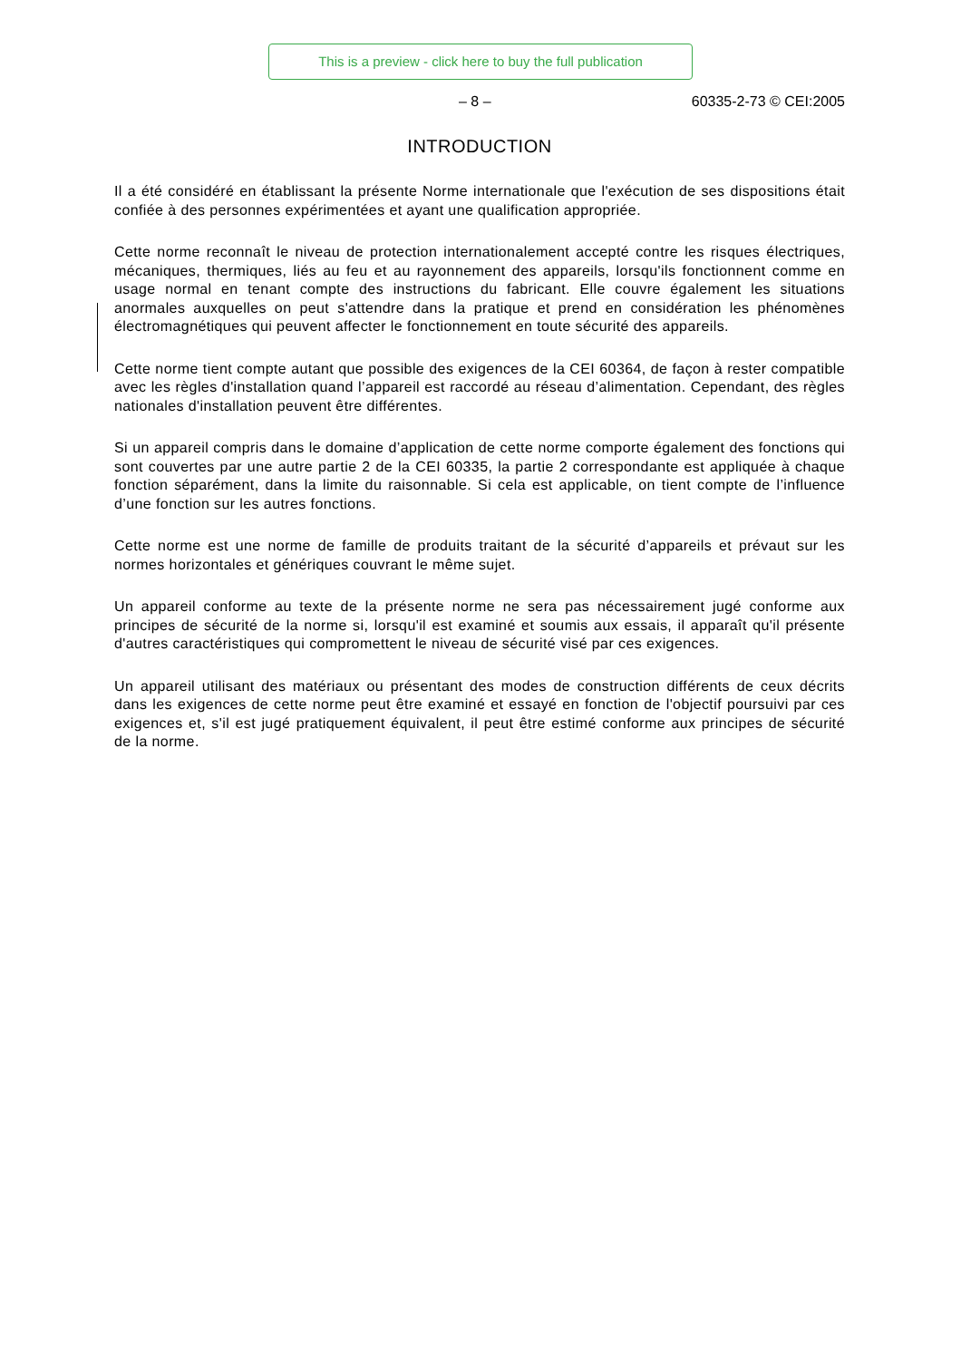This is a preview - click here to buy the full publication
– 8 – 60335-2-73 © CEI:2005
INTRODUCTION
Il a été considéré en établissant la présente Norme internationale que l'exécution de ses dispositions était confiée à des personnes expérimentées et ayant une qualification appropriée.
Cette norme reconnaît le niveau de protection internationalement accepté contre les risques électriques, mécaniques, thermiques, liés au feu et au rayonnement des appareils, lorsqu'ils fonctionnent comme en usage normal en tenant compte des instructions du fabricant. Elle couvre également les situations anormales auxquelles on peut s'attendre dans la pratique et prend en considération les phénomènes électromagnétiques qui peuvent affecter le fonctionnement en toute sécurité des appareils.
Cette norme tient compte autant que possible des exigences de la CEI 60364, de façon à rester compatible avec les règles d'installation quand l’appareil est raccordé au réseau d’alimentation. Cependant, des règles nationales d'installation peuvent être différentes.
Si un appareil compris dans le domaine d’application de cette norme comporte également des fonctions qui sont couvertes par une autre partie 2 de la CEI 60335, la partie 2 correspondante est appliquée à chaque fonction séparément, dans la limite du raisonnable. Si cela est applicable, on tient compte de l’influence d’une fonction sur les autres fonctions.
Cette norme est une norme de famille de produits traitant de la sécurité d’appareils et prévaut sur les normes horizontales et génériques couvrant le même sujet.
Un appareil conforme au texte de la présente norme ne sera pas nécessairement jugé conforme aux principes de sécurité de la norme si, lorsqu'il est examiné et soumis aux essais, il apparaît qu'il présente d'autres caractéristiques qui compromettent le niveau de sécurité visé par ces exigences.
Un appareil utilisant des matériaux ou présentant des modes de construction différents de ceux décrits dans les exigences de cette norme peut être examiné et essayé en fonction de l'objectif poursuivi par ces exigences et, s'il est jugé pratiquement équivalent, il peut être estimé conforme aux principes de sécurité de la norme.